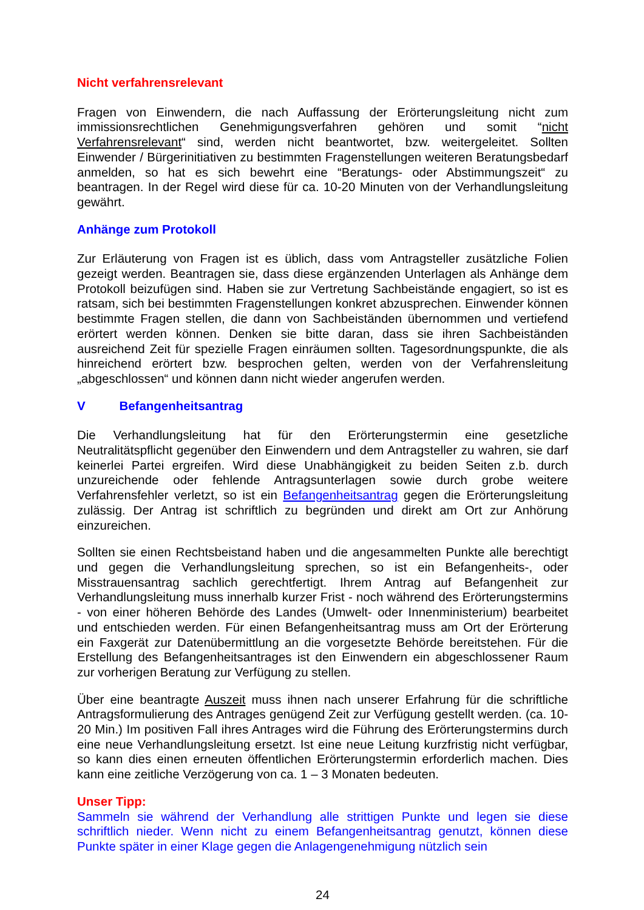Nicht verfahrensrelevant
Fragen von Einwendern, die nach Auffassung der Erörterungsleitung nicht zum immissionsrechtlichen Genehmigungsverfahren gehören und somit “nicht Verfahrensrelevant“ sind, werden nicht beantwortet, bzw. weitergeleitet. Sollten Einwender / Bürgerinitiativen zu bestimmten Fragenstellungen weiteren Beratungsbedarf anmelden, so hat es sich bewehrt eine “Beratungs- oder Abstimmungszeit“ zu beantragen. In der Regel wird diese für ca. 10-20 Minuten von der Verhandlungsleitung gewährt.
Anhänge zum Protokoll
Zur Erläuterung von Fragen ist es üblich, dass vom Antragsteller zusätzliche Folien gezeigt werden. Beantragen sie, dass diese ergänzenden Unterlagen als Anhänge dem Protokoll beizufügen sind. Haben sie zur Vertretung Sachbeistände engagiert, so ist es ratsam, sich bei bestimmten Fragenstellungen konkret abzusprechen. Einwender können bestimmte Fragen stellen, die dann von Sachbeiständen übernommen und vertiefend erörtert werden können. Denken sie bitte daran, dass sie ihren Sachbeiständen ausreichend Zeit für spezielle Fragen einräumen sollten. Tagesordnungspunkte, die als hinreichend erörtert bzw. besprochen gelten, werden von der Verfahrensleitung „abgeschlossen“ und können dann nicht wieder angerufen werden.
V Befangenheitsantrag
Die Verhandlungsleitung hat für den Erörterungstermin eine gesetzliche Neutralitätspflicht gegenüber den Einwendern und dem Antragsteller zu wahren, sie darf keinerlei Partei ergreifen. Wird diese Unabhängigkeit zu beiden Seiten z.b. durch unzureichende oder fehlende Antragsunterlagen sowie durch grobe weitere Verfahrensfehler verletzt, so ist ein Befangenheitsantrag gegen die Erörterungsleitung zulässig. Der Antrag ist schriftlich zu begründen und direkt am Ort zur Anhörung einzureichen.
Sollten sie einen Rechtsbeistand haben und die angesammelten Punkte alle berechtigt und gegen die Verhandlungsleitung sprechen, so ist ein Befangenheits-, oder Misstrauensantrag sachlich gerechtfertigt. Ihrem Antrag auf Befangenheit zur Verhandlungsleitung muss innerhalb kurzer Frist - noch während des Erörterungstermins - von einer höheren Behörde des Landes (Umwelt- oder Innenministerium) bearbeitet und entschieden werden. Für einen Befangenheitsantrag muss am Ort der Erörterung ein Faxgerät zur Datenübermittlung an die vorgesetzte Behörde bereitstehen. Für die Erstellung des Befangenheitsantrages ist den Einwendern ein abgeschlossener Raum zur vorherigen Beratung zur Verfügung zu stellen.
Über eine beantragte Auszeit muss ihnen nach unserer Erfahrung für die schriftliche Antragsformulierung des Antrages genügend Zeit zur Verfügung gestellt werden. (ca. 10-20 Min.) Im positiven Fall ihres Antrages wird die Führung des Erörterungstermins durch eine neue Verhandlungsleitung ersetzt. Ist eine neue Leitung kurzfristig nicht verfügbar, so kann dies einen erneuten öffentlichen Erörterungstermin erforderlich machen. Dies kann eine zeitliche Verzögerung von ca. 1 – 3 Monaten bedeuten.
Unser Tipp:
Sammeln sie während der Verhandlung alle strittigen Punkte und legen sie diese schriftlich nieder. Wenn nicht zu einem Befangenheitsantrag genutzt, können diese Punkte später in einer Klage gegen die Anlagengenehmigung nützlich sein
24